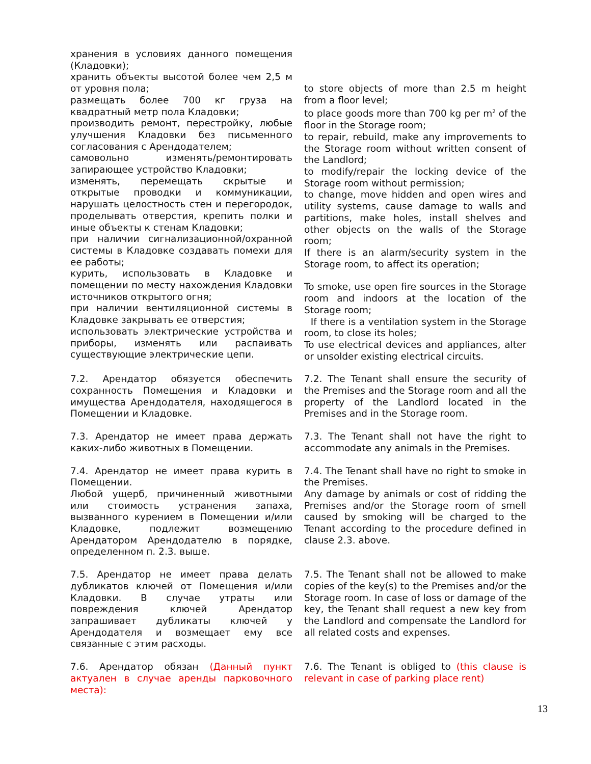| хранения в условиях данного помещения (Кладовки); хранить объекты высотой более чем 2,5 м от уровня пола; размещать более 700 кг груза на квадратный метр пола Кладовки; производить ремонт, перестройку, любые улучшения Кладовки без письменного согласования с Арендодателем; самовольно изменять/ремонтировать запирающее устройство Кладовки; изменять, перемещать скрытые и открытые проводки и коммуникации, нарушать целостность стен и перегородок, проделывать отверстия, крепить полки и иные объекты к стенам Кладовки; при наличии сигнализационной/охранной системы в Кладовке создавать помехи для ее работы; курить, использовать в Кладовке и помещении по месту нахождения Кладовки источников открытого огня; при наличии вентиляционной системы в Кладовке закрывать ее отверстия; использовать электрические устройства и приборы, изменять или распаивать существующие электрические цепи. | to store objects of more than 2.5 m height from a floor level; to place goods more than 700 kg per m<sup>2</sup> of the floor in the Storage room; to repair, rebuild, make any improvements to the Storage room without written consent of the Landlord; to modify/repair the locking device of the Storage room without permission; to change, move hidden and open wires and utility systems, cause damage to walls and partitions, make holes, install shelves and other objects on the walls of the Storage room; If there is an alarm/security system in the Storage room, to affect its operation; To smoke, use open fire sources in the Storage room and indoors at the location of the Storage room; If there is a ventilation system in the Storage room, to close its holes; To use electrical devices and appliances, alter or unsolder existing electrical circuits. |
| 7.2. Арендатор обязуется обеспечить сохранность Помещения и Кладовки и имущества Арендодателя, находящегося в Помещении и Кладовке. | 7.2. The Tenant shall ensure the security of the Premises and the Storage room and all the property of the Landlord located in the Premises and in the Storage room. |
| 7.3. Арендатор не имеет права держать каких-либо животных в Помещении. | 7.3. The Tenant shall not have the right to accommodate any animals in the Premises. |
| 7.4. Арендатор не имеет права курить в Помещении. Любой ущерб, причиненный животными или стоимость устранения запаха, вызванного курением в Помещении и/или Кладовке, подлежит возмещению Арендатором Арендодателю в порядке, определенном п. 2.3. выше. | 7.4. The Tenant shall have no right to smoke in the Premises. Any damage by animals or cost of ridding the Premises and/or the Storage room of smell caused by smoking will be charged to the Tenant according to the procedure defined in clause 2.3. above. |
| 7.5. Арендатор не имеет права делать дубликатов ключей от Помещения и/или Кладовки. В случае утраты или повреждения ключей Арендатор запрашивает дубликаты ключей у Арендодателя и возмещает ему все связанные с этим расходы. | 7.5. The Tenant shall not be allowed to make copies of the key(s) to the Premises and/or the Storage room. In case of loss or damage of the key, the Tenant shall request a new key from the Landlord and compensate the Landlord for all related costs and expenses. |
| 7.6. Арендатор обязан (Данный пункт актуален в случае аренды парковочного места): | 7.6. The Tenant is obliged to (this clause is relevant in case of parking place rent) |
13